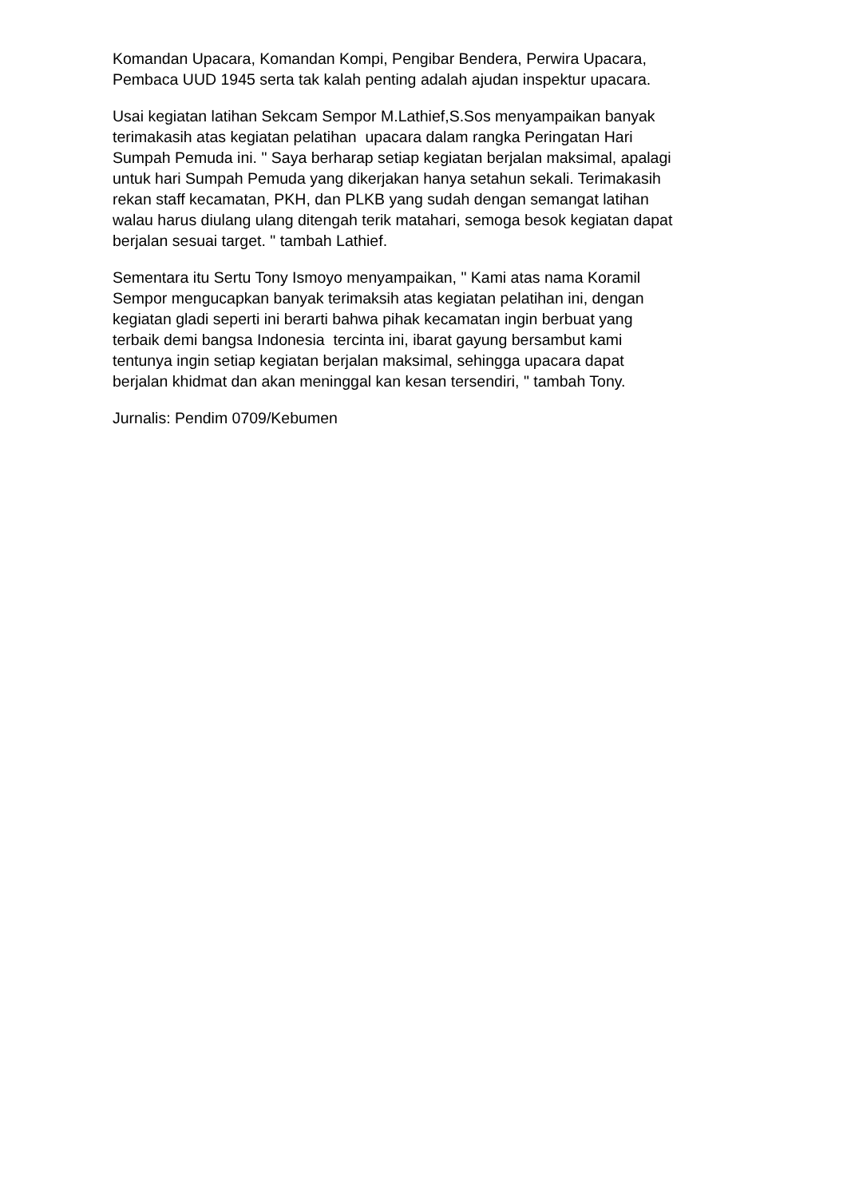Komandan Upacara, Komandan Kompi, Pengibar Bendera, Perwira Upacara,
Pembaca UUD 1945 serta tak kalah penting adalah ajudan inspektur upacara.
Usai kegiatan latihan Sekcam Sempor M.Lathief,S.Sos menyampaikan banyak
terimakasih atas kegiatan pelatihan upacara dalam rangka Peringatan Hari
Sumpah Pemuda ini. " Saya berharap setiap kegiatan berjalan maksimal, apalagi
untuk hari Sumpah Pemuda yang dikerjakan hanya setahun sekali. Terimakasih
rekan staff kecamatan, PKH, dan PLKB yang sudah dengan semangat latihan
walau harus diulang ulang ditengah terik matahari, semoga besok kegiatan dapat
berjalan sesuai target. " tambah Lathief.
Sementara itu Sertu Tony Ismoyo menyampaikan, " Kami atas nama Koramil
Sempor mengucapkan banyak terimaksih atas kegiatan pelatihan ini, dengan
kegiatan gladi seperti ini berarti bahwa pihak kecamatan ingin berbuat yang
terbaik demi bangsa Indonesia tercinta ini, ibarat gayung bersambut kami
tentunya ingin setiap kegiatan berjalan maksimal, sehingga upacara dapat
berjalan khidmat dan akan meninggal kan kesan tersendiri, " tambah Tony.
Jurnalis: Pendim 0709/Kebumen